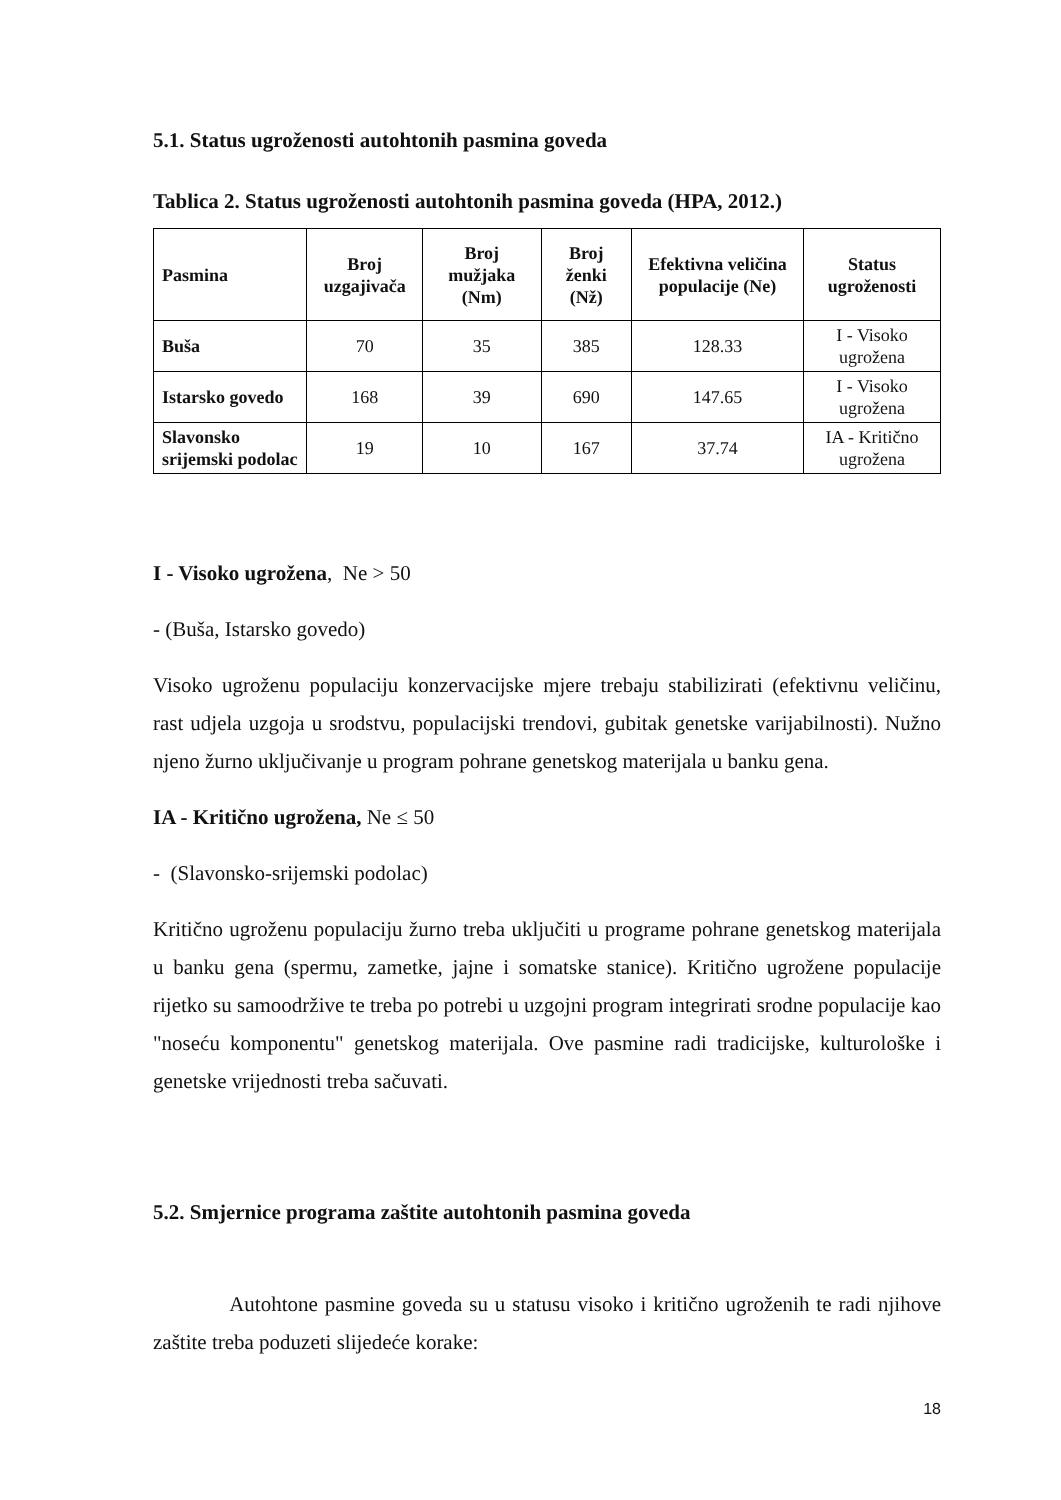5.1. Status ugroženosti autohtonih pasmina goveda
Tablica 2. Status ugroženosti autohtonih pasmina goveda (HPA, 2012.)
| Pasmina | Broj uzgajivača | Broj mužjaka (Nm) | Broj ženki (Nž) | Efektivna veličina populacije (Ne) | Status ugroženosti |
| --- | --- | --- | --- | --- | --- |
| Buša | 70 | 35 | 385 | 128.33 | I - Visoko ugrožena |
| Istarsko govedo | 168 | 39 | 690 | 147.65 | I - Visoko ugrožena |
| Slavonsko srijemski podolac | 19 | 10 | 167 | 37.74 | IA - Kritično ugrožena |
I - Visoko ugrožena, Ne > 50
- (Buša, Istarsko govedo)
Visoko ugroženu populaciju konzervacijske mjere trebaju stabilizirati (efektivnu veličinu, rast udjela uzgoja u srodstvu, populacijski trendovi, gubitak genetske varijabilnosti). Nužno njeno žurno uključivanje u program pohrane genetskog materijala u banku gena.
IA - Kritično ugrožena, Ne ≤ 50
- (Slavonsko-srijemski podolac)
Kritično ugroženu populaciju žurno treba uključiti u programe pohrane genetskog materijala u banku gena (spermu, zametke, jajne i somatske stanice). Kritično ugrožene populacije rijetko su samoodržive te treba po potrebi u uzgojni program integrirati srodne populacije kao "noseću komponentu" genetskog materijala. Ove pasmine radi tradicijske, kulturološke i genetske vrijednosti treba sačuvati.
5.2. Smjernice programa zaštite autohtonih pasmina goveda
Autohtone pasmine goveda su u statusu visoko i kritično ugroženih te radi njihove zaštite treba poduzeti slijedeće korake:
18